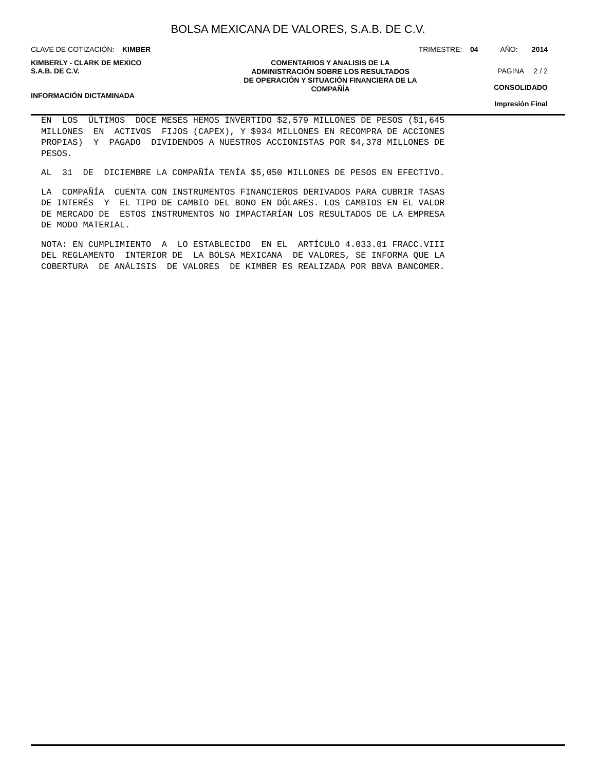BOLSA MEXICANA DE VALORES, S.A.B. DE C.V.
CLAVE DE COTIZACIÓN: KIMBER TRIMESTRE: 04 AÑO: 2014
KIMBERLY - CLARK DE MEXICO
S.A.B. DE C.V.
INFORMACIÓN DICTAMINADA
COMENTARIOS Y ANALISIS DE LA
ADMINISTRACIÓN SOBRE LOS RESULTADOS
DE OPERACIÓN Y SITUACIÓN FINANCIERA DE LA
COMPAÑÍA
PAGINA 2 / 2
CONSOLIDADO
Impresión Final
EN LOS ÚLTIMOS DOCE MESES HEMOS INVERTIDO $2,579 MILLONES DE PESOS ($1,645 MILLONES EN ACTIVOS FIJOS (CAPEX), Y $934 MILLONES EN RECOMPRA DE ACCIONES PROPIAS) Y PAGADO DIVIDENDOS A NUESTROS ACCIONISTAS POR $4,378 MILLONES DE PESOS.
AL 31 DE DICIEMBRE LA COMPAÑÍA TENÍA $5,050 MILLONES DE PESOS EN EFECTIVO.
LA COMPAÑÍA CUENTA CON INSTRUMENTOS FINANCIEROS DERIVADOS PARA CUBRIR TASAS DE INTERÉS Y EL TIPO DE CAMBIO DEL BONO EN DÓLARES. LOS CAMBIOS EN EL VALOR DE MERCADO DE ESTOS INSTRUMENTOS NO IMPACTARÍAN LOS RESULTADOS DE LA EMPRESA DE MODO MATERIAL.
NOTA: EN CUMPLIMIENTO A LO ESTABLECIDO EN EL ARTÍCULO 4.033.01 FRACC.VIII DEL REGLAMENTO INTERIOR DE LA BOLSA MEXICANA DE VALORES, SE INFORMA QUE LA COBERTURA DE ANÁLISIS DE VALORES DE KIMBER ES REALIZADA POR BBVA BANCOMER.